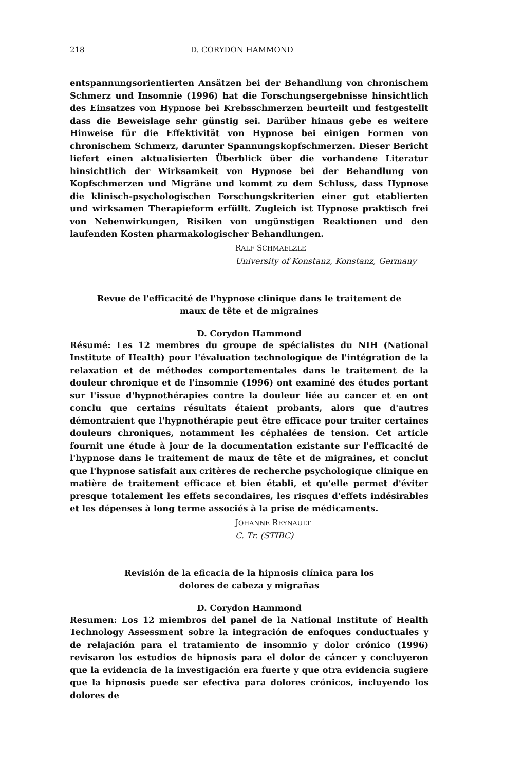218 D. CORYDON HAMMOND
entspannungsorientierten Ansätzen bei der Behandlung von chronischem Schmerz und Insomnie (1996) hat die Forschungsergebnisse hinsichtlich des Einsatzes von Hypnose bei Krebsschmerzen beurteilt und festgestellt dass die Beweislage sehr günstig sei. Darüber hinaus gebe es weitere Hinweise für die Effektivität von Hypnose bei einigen Formen von chronischem Schmerz, darunter Spannungskopfschmerzen. Dieser Bericht liefert einen aktualisierten Überblick über die vorhandene Literatur hinsichtlich der Wirksamkeit von Hypnose bei der Behandlung von Kopfschmerzen und Migräne und kommt zu dem Schluss, dass Hypnose die klinisch-psychologischen Forschungskriterien einer gut etablierten und wirksamen Therapieform erfüllt. Zugleich ist Hypnose praktisch frei von Nebenwirkungen, Risiken von ungünstigen Reaktionen und den laufenden Kosten pharmakologischer Behandlungen.
RALF SCHMAELZLE
University of Konstanz, Konstanz, Germany
Revue de l'efficacité de l'hypnose clinique dans le traitement de
maux de tête et de migraines
D. Corydon Hammond
Résumé: Les 12 membres du groupe de spécialistes du NIH (National Institute of Health) pour l'évaluation technologique de l'intégration de la relaxation et de méthodes comportementales dans le traitement de la douleur chronique et de l'insomnie (1996) ont examiné des études portant sur l'issue d'hypnothérapies contre la douleur liée au cancer et en ont conclu que certains résultats étaient probants, alors que d'autres démontraient que l'hypnothérapie peut être efficace pour traiter certaines douleurs chroniques, notamment les céphalées de tension. Cet article fournit une étude à jour de la documentation existante sur l'efficacité de l'hypnose dans le traitement de maux de tête et de migraines, et conclut que l'hypnose satisfait aux critères de recherche psychologique clinique en matière de traitement efficace et bien établi, et qu'elle permet d'éviter presque totalement les effets secondaires, les risques d'effets indésirables et les dépenses à long terme associés à la prise de médicaments.
JOHANNE REYNAULT
C. Tr. (STIBC)
Revisión de la eficacia de la hipnosis clínica para los
dolores de cabeza y migrañas
D. Corydon Hammond
Resumen: Los 12 miembros del panel de la National Institute of Health Technology Assessment sobre la integración de enfoques conductuales y de relajación para el tratamiento de insomnio y dolor crónico (1996) revisaron los estudios de hipnosis para el dolor de cáncer y concluyeron que la evidencia de la investigación era fuerte y que otra evidencia sugiere que la hipnosis puede ser efectiva para dolores crónicos, incluyendo los dolores de